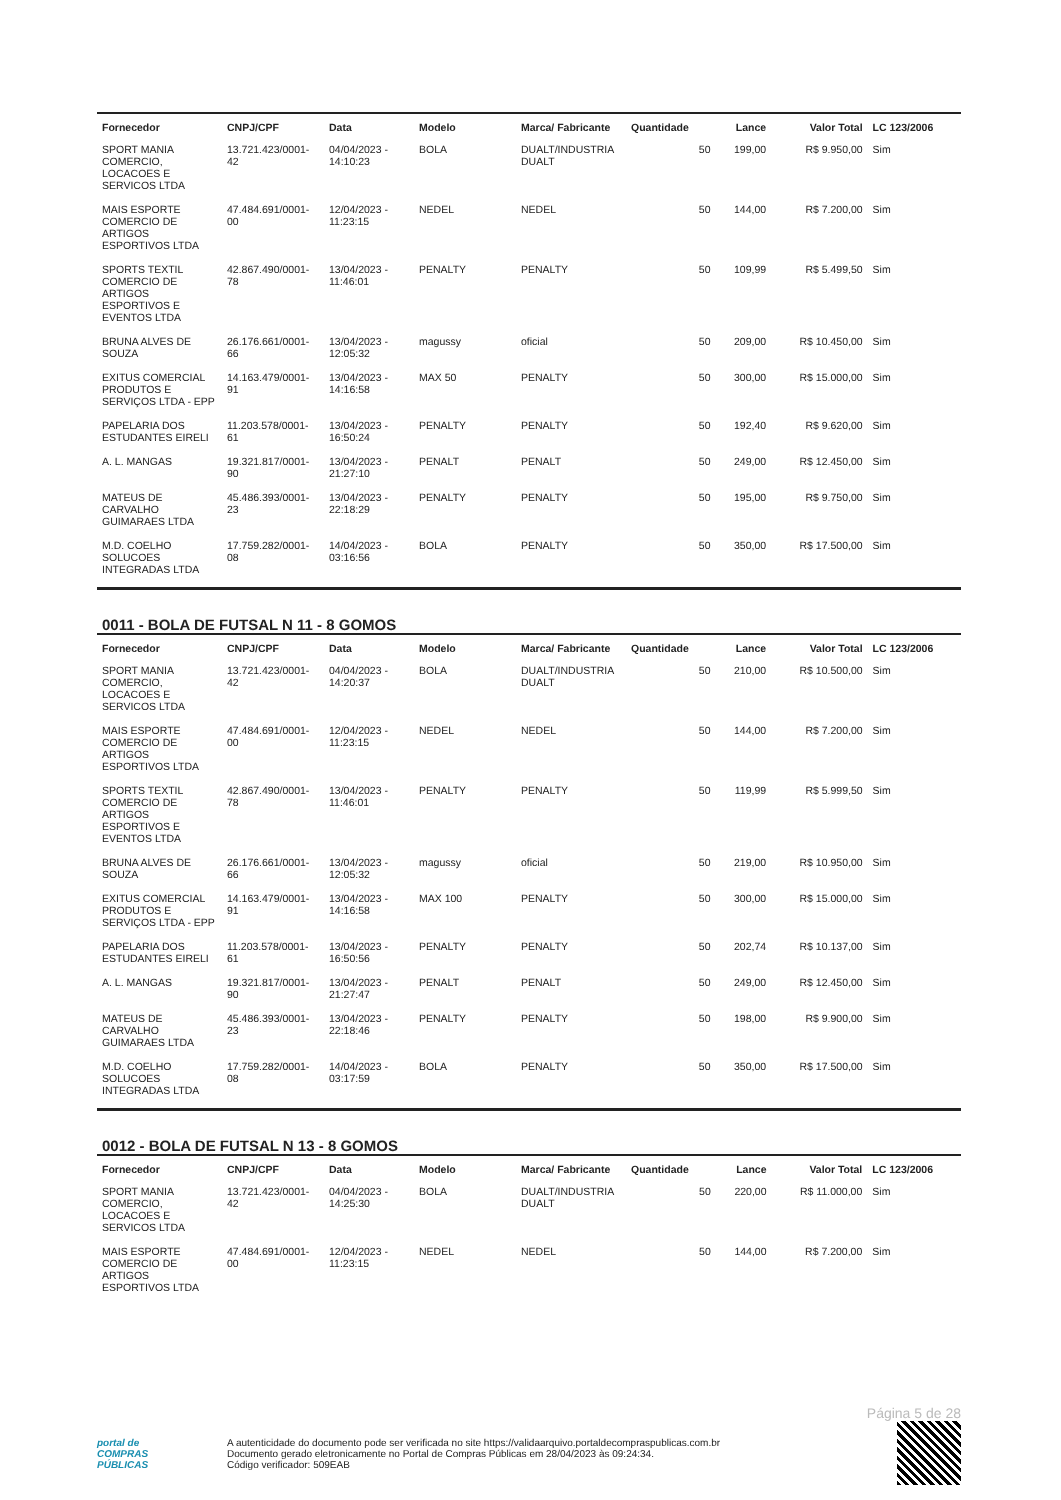| Fornecedor | CNPJ/CPF | Data | Modelo | Marca/ Fabricante | Quantidade | Lance | Valor Total | LC 123/2006 |
| --- | --- | --- | --- | --- | --- | --- | --- | --- |
| SPORT MANIA COMERCIO, LOCACOES E SERVICOS LTDA | 13.721.423/0001-42 | 04/04/2023 - 14:10:23 | BOLA | DUALT/INDUSTRIA DUALT | 50 | 199,00 | R$ 9.950,00 | Sim |
| MAIS ESPORTE COMERCIO DE ARTIGOS ESPORTIVOS LTDA | 47.484.691/0001-00 | 12/04/2023 - 11:23:15 | NEDEL | NEDEL | 50 | 144,00 | R$ 7.200,00 | Sim |
| SPORTS TEXTIL COMERCIO DE ARTIGOS ESPORTIVOS E EVENTOS LTDA | 42.867.490/0001-78 | 13/04/2023 - 11:46:01 | PENALTY | PENALTY | 50 | 109,99 | R$ 5.499,50 | Sim |
| BRUNA ALVES DE SOUZA | 26.176.661/0001-66 | 13/04/2023 - 12:05:32 | magussy | oficial | 50 | 209,00 | R$ 10.450,00 | Sim |
| EXITUS COMERCIAL PRODUTOS E SERVIÇOS LTDA - EPP | 14.163.479/0001-91 | 13/04/2023 - 14:16:58 | MAX 50 | PENALTY | 50 | 300,00 | R$ 15.000,00 | Sim |
| PAPELARIA DOS ESTUDANTES EIRELI | 11.203.578/0001-61 | 13/04/2023 - 16:50:24 | PENALTY | PENALTY | 50 | 192,40 | R$ 9.620,00 | Sim |
| A. L. MANGAS | 19.321.817/0001-90 | 13/04/2023 - 21:27:10 | PENALT | PENALT | 50 | 249,00 | R$ 12.450,00 | Sim |
| MATEUS DE CARVALHO GUIMARAES LTDA | 45.486.393/0001-23 | 13/04/2023 - 22:18:29 | PENALTY | PENALTY | 50 | 195,00 | R$ 9.750,00 | Sim |
| M.D. COELHO SOLUCOES INTEGRADAS LTDA | 17.759.282/0001-08 | 14/04/2023 - 03:16:56 | BOLA | PENALTY | 50 | 350,00 | R$ 17.500,00 | Sim |
0011 - BOLA DE FUTSAL N 11 - 8 GOMOS
| Fornecedor | CNPJ/CPF | Data | Modelo | Marca/ Fabricante | Quantidade | Lance | Valor Total | LC 123/2006 |
| --- | --- | --- | --- | --- | --- | --- | --- | --- |
| SPORT MANIA COMERCIO, LOCACOES E SERVICOS LTDA | 13.721.423/0001-42 | 04/04/2023 - 14:20:37 | BOLA | DUALT/INDUSTRIA DUALT | 50 | 210,00 | R$ 10.500,00 | Sim |
| MAIS ESPORTE COMERCIO DE ARTIGOS ESPORTIVOS LTDA | 47.484.691/0001-00 | 12/04/2023 - 11:23:15 | NEDEL | NEDEL | 50 | 144,00 | R$ 7.200,00 | Sim |
| SPORTS TEXTIL COMERCIO DE ARTIGOS ESPORTIVOS E EVENTOS LTDA | 42.867.490/0001-78 | 13/04/2023 - 11:46:01 | PENALTY | PENALTY | 50 | 119,99 | R$ 5.999,50 | Sim |
| BRUNA ALVES DE SOUZA | 26.176.661/0001-66 | 13/04/2023 - 12:05:32 | magussy | oficial | 50 | 219,00 | R$ 10.950,00 | Sim |
| EXITUS COMERCIAL PRODUTOS E SERVIÇOS LTDA - EPP | 14.163.479/0001-91 | 13/04/2023 - 14:16:58 | MAX 100 | PENALTY | 50 | 300,00 | R$ 15.000,00 | Sim |
| PAPELARIA DOS ESTUDANTES EIRELI | 11.203.578/0001-61 | 13/04/2023 - 16:50:56 | PENALTY | PENALTY | 50 | 202,74 | R$ 10.137,00 | Sim |
| A. L. MANGAS | 19.321.817/0001-90 | 13/04/2023 - 21:27:47 | PENALT | PENALT | 50 | 249,00 | R$ 12.450,00 | Sim |
| MATEUS DE CARVALHO GUIMARAES LTDA | 45.486.393/0001-23 | 13/04/2023 - 22:18:46 | PENALTY | PENALTY | 50 | 198,00 | R$ 9.900,00 | Sim |
| M.D. COELHO SOLUCOES INTEGRADAS LTDA | 17.759.282/0001-08 | 14/04/2023 - 03:17:59 | BOLA | PENALTY | 50 | 350,00 | R$ 17.500,00 | Sim |
0012 - BOLA DE FUTSAL N 13 - 8 GOMOS
| Fornecedor | CNPJ/CPF | Data | Modelo | Marca/ Fabricante | Quantidade | Lance | Valor Total | LC 123/2006 |
| --- | --- | --- | --- | --- | --- | --- | --- | --- |
| SPORT MANIA COMERCIO, LOCACOES E SERVICOS LTDA | 13.721.423/0001-42 | 04/04/2023 - 14:25:30 | BOLA | DUALT/INDUSTRIA DUALT | 50 | 220,00 | R$ 11.000,00 | Sim |
| MAIS ESPORTE COMERCIO DE ARTIGOS ESPORTIVOS LTDA | 47.484.691/0001-00 | 12/04/2023 - 11:23:15 | NEDEL | NEDEL | 50 | 144,00 | R$ 7.200,00 | Sim |
Página 5 de 28
portal de
COMPRAS
PÚBLICAS
A autenticidade do documento pode ser verificada no site https://validaarquivo.portaldecompraspublicas.com.br
Documento gerado eletronicamente no Portal de Compras Públicas em 28/04/2023 às 09:24:34.
Código verificador: 509EAB